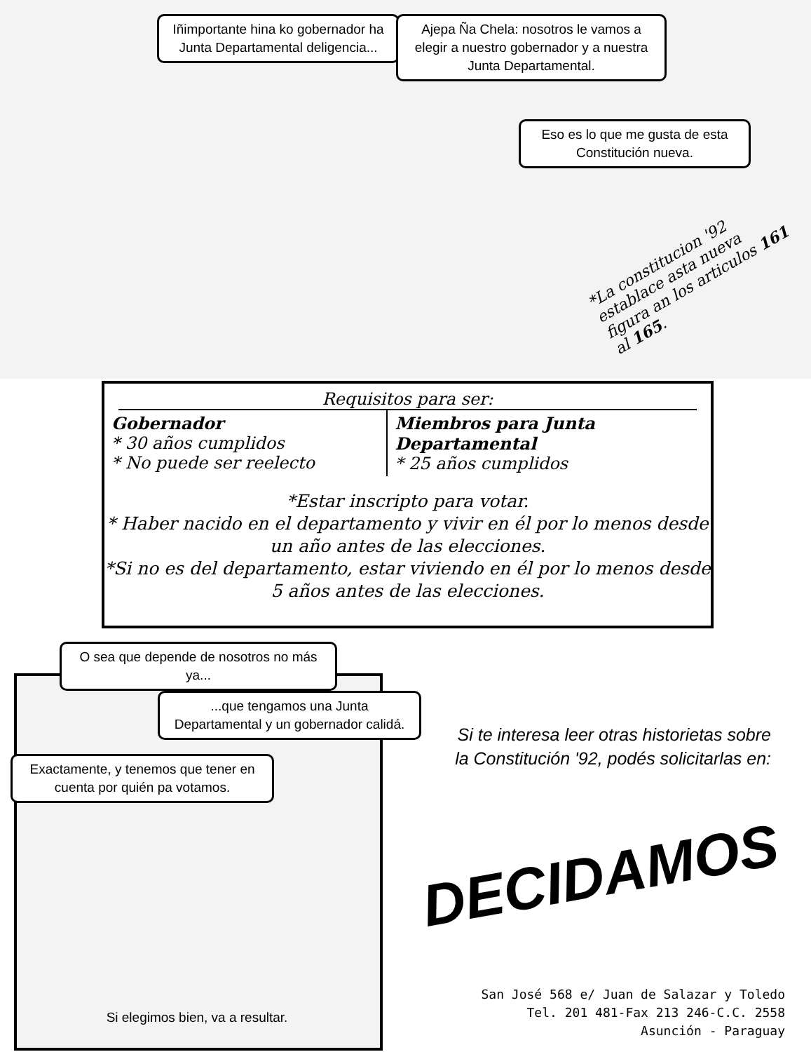Iñimportante hina ko gobernador ha Junta Departamental deligencia...
Ajepa Ña Chela: nosotros le vamos a elegir a nuestro gobernador y a nuestra Junta Departamental.
Eso es lo que me gusta de esta Constitución nueva.
*La constitucion '92 establace asta nueva figura an los articulos 161 al 165.
Requisitos para ser:
Gobernador
* 30 años cumplidos
* No puede ser reelecto
Miembros para Junta Departamental
* 25 años cumplidos
*Estar inscripto para votar.
* Haber nacido en el departamento y vivir en él por lo menos desde un año antes de las elecciones.
*Si no es del departamento, estar viviendo en él por lo menos desde 5 años antes de las elecciones.
O sea que depende de nosotros no más ya...
...que tengamos una Junta Departamental y un gobernador calidá.
Exactamente, y tenemos que tener en cuenta por quién pa votamos.
Si elegimos bien, va a resultar.
Si te interesa leer otras historietas sobre la Constitución '92, podés solicitarlas en:
DECIDAMOS
San José 568 e/ Juan de Salazar y Toledo
Tel. 201 481-Fax 213 246-C.C. 2558
Asunción - Paraguay